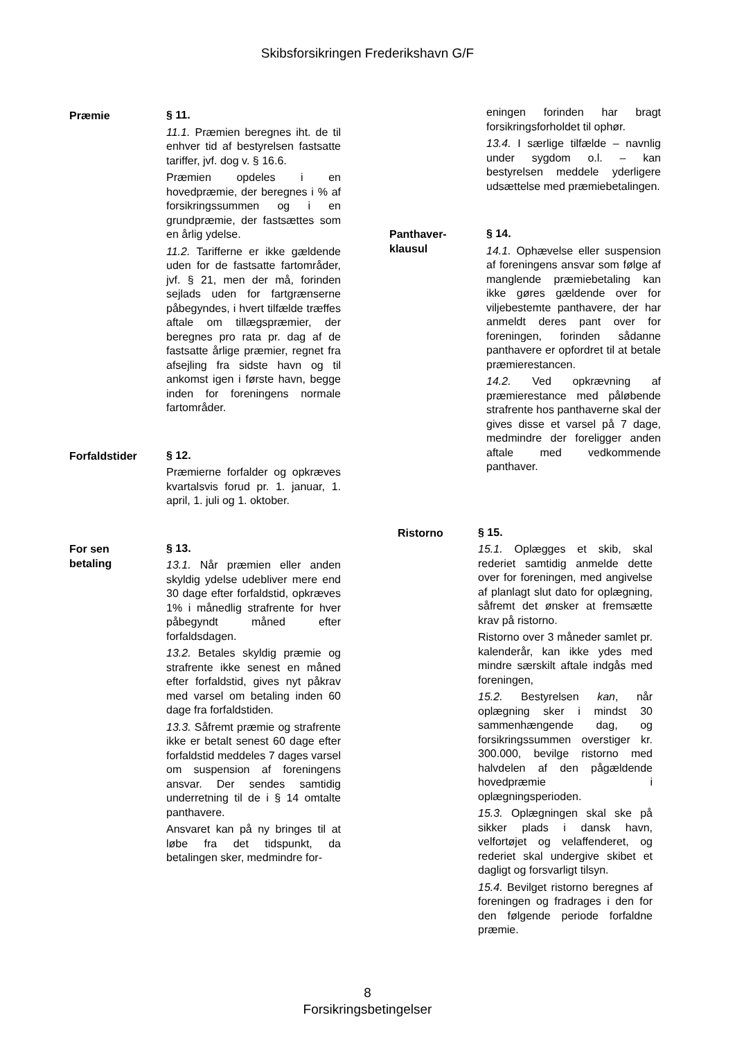Skibsforsikringen Frederikshavn G/F
Præmie
§ 11.
11.1. Præmien beregnes iht. de til enhver tid af bestyrelsen fastsatte tariffer, jvf. dog v. § 16.6.
Præmien opdeles i en hovedpræmie, der beregnes i % af forsikringssummen og i en grundpræmie, der fastsættes som en årlig ydelse.
11.2. Tarifferne er ikke gældende uden for de fastsatte fartområder, jvf. § 21, men der må, forinden sejlads uden for fartgrænserne påbegyndes, i hvert tilfælde træffes aftale om tillægspræmier, der beregnes pro rata pr. dag af de fastsatte årlige præmier, regnet fra afsejling fra sidste havn og til ankomst igen i første havn, begge inden for foreningens normale fartområder.
Forfaldstider
§ 12.
Præmierne forfalder og opkræves kvartalsvis forud pr. 1. januar, 1. april, 1. juli og 1. oktober.
For sen
betaling
§ 13.
13.1. Når præmien eller anden skyldig ydelse udebliver mere end 30 dage efter forfaldstid, opkræves 1% i månedlig strafrente for hver påbegyndt måned efter forfaldsdagen.
13.2. Betales skyldig præmie og strafrente ikke senest en måned efter forfaldstid, gives nyt påkrav med varsel om betaling inden 60 dage fra forfaldstiden.
13.3. Såfremt præmie og strafrente ikke er betalt senest 60 dage efter forfaldstid meddeles 7 dages varsel om suspension af foreningens ansvar. Der sendes samtidig underretning til de i § 14 omtalte panthavere.
Ansvaret kan på ny bringes til at løbe fra det tidspunkt, da betalingen sker, medmindre for-
eningen forinden har bragt forsikringsforholdet til ophør.
13.4. I særlige tilfælde – navnlig under sygdom o.l. – kan bestyrelsen meddele yderligere udsættelse med præmiebetalingen.
Panthaver-
klausul
§ 14.
14.1. Ophævelse eller suspension af foreningens ansvar som følge af manglende præmiebetaling kan ikke gøres gældende over for viljebestemte panthavere, der har anmeldt deres pant over for foreningen, forinden sådanne panthavere er opfordret til at betale præmierestancen.
14.2. Ved opkrævning af præmierestance med påløbende strafrente hos panthaverne skal der gives disse et varsel på 7 dage, medmindre der foreligger anden aftale med vedkommende panthaver.
Ristorno
§ 15.
15.1. Oplægges et skib, skal rederiet samtidig anmelde dette over for foreningen, med angivelse af planlagt slut dato for oplægning, såfremt det ønsker at fremsætte krav på ristorno.
Ristorno over 3 måneder samlet pr. kalenderår, kan ikke ydes med mindre særskilt aftale indgås med foreningen,
15.2. Bestyrelsen kan, når oplægning sker i mindst 30 sammenhængende dag, og forsikringssummen overstiger kr. 300.000, bevilge ristorno med halvdelen af den pågældende hovedpræmie i oplægningsperioden.
15.3. Oplægningen skal ske på sikker plads i dansk havn, velfortøjet og velaffenderet, og rederiet skal undergive skibet et dagligt og forsvarligt tilsyn.
15.4. Bevilget ristorno beregnes af foreningen og fradrages i den for den følgende periode forfaldne præmie.
8
Forsikringsbetingelser